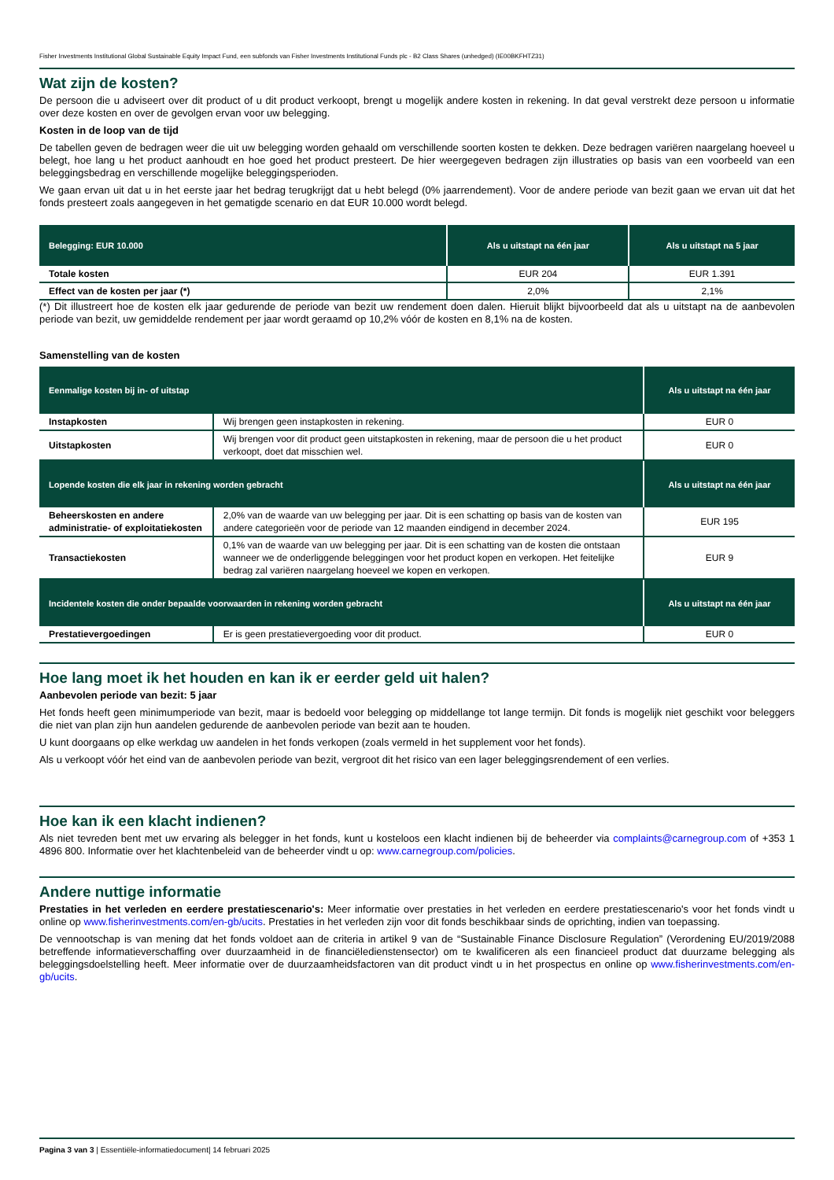Fisher Investments Institutional Global Sustainable Equity Impact Fund, een subfonds van Fisher Investments Institutional Funds plc - B2 Class Shares (unhedged) (IE00BKFHTZ31)
Wat zijn de kosten?
De persoon die u adviseert over dit product of u dit product verkoopt, brengt u mogelijk andere kosten in rekening. In dat geval verstrekt deze persoon u informatie over deze kosten en over de gevolgen ervan voor uw belegging.
Kosten in de loop van de tijd
De tabellen geven de bedragen weer die uit uw belegging worden gehaald om verschillende soorten kosten te dekken. Deze bedragen variëren naargelang hoeveel u belegt, hoe lang u het product aanhoudt en hoe goed het product presteert. De hier weergegeven bedragen zijn illustraties op basis van een voorbeeld van een beleggingsbedrag en verschillende mogelijke beleggingsperioden.
We gaan ervan uit dat u in het eerste jaar het bedrag terugkrijgt dat u hebt belegd (0% jaarrendement). Voor de andere periode van bezit gaan we ervan uit dat het fonds presteert zoals aangegeven in het gematigde scenario en dat EUR 10.000 wordt belegd.
| Belegging: EUR 10.000 | Als u uitstapt na één jaar | Als u uitstapt na 5 jaar |
| --- | --- | --- |
| Totale kosten | EUR 204 | EUR 1.391 |
| Effect van de kosten per jaar (*) | 2,0% | 2,1% |
(*) Dit illustreert hoe de kosten elk jaar gedurende de periode van bezit uw rendement doen dalen. Hieruit blijkt bijvoorbeeld dat als u uitstapt na de aanbevolen periode van bezit, uw gemiddelde rendement per jaar wordt geraamd op 10,2% vóór de kosten en 8,1% na de kosten.
Samenstelling van de kosten
| Eenmalige kosten bij in- of uitstap | | Als u uitstapt na één jaar |
| --- | --- | --- |
| Instapkosten | Wij brengen geen instapkosten in rekening. | EUR 0 |
| Uitstapkosten | Wij brengen voor dit product geen uitstapkosten in rekening, maar de persoon die u het product verkoopt, doet dat misschien wel. | EUR 0 |
| Lopende kosten die elk jaar in rekening worden gebracht | | Als u uitstapt na één jaar |
| Beheerskosten en andere administratie- of exploitatiekosten | 2,0% van de waarde van uw belegging per jaar. Dit is een schatting op basis van de kosten van andere categorieën voor de periode van 12 maanden eindigend in december 2024. | EUR 195 |
| Transactiekosten | 0,1% van de waarde van uw belegging per jaar. Dit is een schatting van de kosten die ontstaan wanneer we de onderliggende beleggingen voor het product kopen en verkopen. Het feitelijke bedrag zal variëren naargelang hoeveel we kopen en verkopen. | EUR 9 |
| Incidentele kosten die onder bepaalde voorwaarden in rekening worden gebracht | | Als u uitstapt na één jaar |
| Prestatievergoedingen | Er is geen prestatievergoeding voor dit product. | EUR 0 |
Hoe lang moet ik het houden en kan ik er eerder geld uit halen?
Aanbevolen periode van bezit: 5 jaar
Het fonds heeft geen minimumperiode van bezit, maar is bedoeld voor belegging op middellange tot lange termijn. Dit fonds is mogelijk niet geschikt voor beleggers die niet van plan zijn hun aandelen gedurende de aanbevolen periode van bezit aan te houden.
U kunt doorgaans op elke werkdag uw aandelen in het fonds verkopen (zoals vermeld in het supplement voor het fonds).
Als u verkoopt vóór het eind van de aanbevolen periode van bezit, vergroot dit het risico van een lager beleggingsrendement of een verlies.
Hoe kan ik een klacht indienen?
Als niet tevreden bent met uw ervaring als belegger in het fonds, kunt u kosteloos een klacht indienen bij de beheerder via complaints@carnegroup.com of +353 1 4896 800. Informatie over het klachtenbeleid van de beheerder vindt u op: www.carnegroup.com/policies.
Andere nuttige informatie
Prestaties in het verleden en eerdere prestatiescenario's: Meer informatie over prestaties in het verleden en eerdere prestatiescenario's voor het fonds vindt u online op www.fisherinvestments.com/en-gb/ucits. Prestaties in het verleden zijn voor dit fonds beschikbaar sinds de oprichting, indien van toepassing.
De vennootschap is van mening dat het fonds voldoet aan de criteria in artikel 9 van de “Sustainable Finance Disclosure Regulation” (Verordening EU/2019/2088 betreffende informatieverschaffing over duurzaamheid in de financiëledienstensector) om te kwalificeren als een financieel product dat duurzame belegging als beleggingsdoelstelling heeft. Meer informatie over de duurzaamheidsfactoren van dit product vindt u in het prospectus en online op www.fisherinvestments.com/en-gb/ucits.
Pagina 3 van 3 | Essentiële-informatiedocument| 14 februari 2025